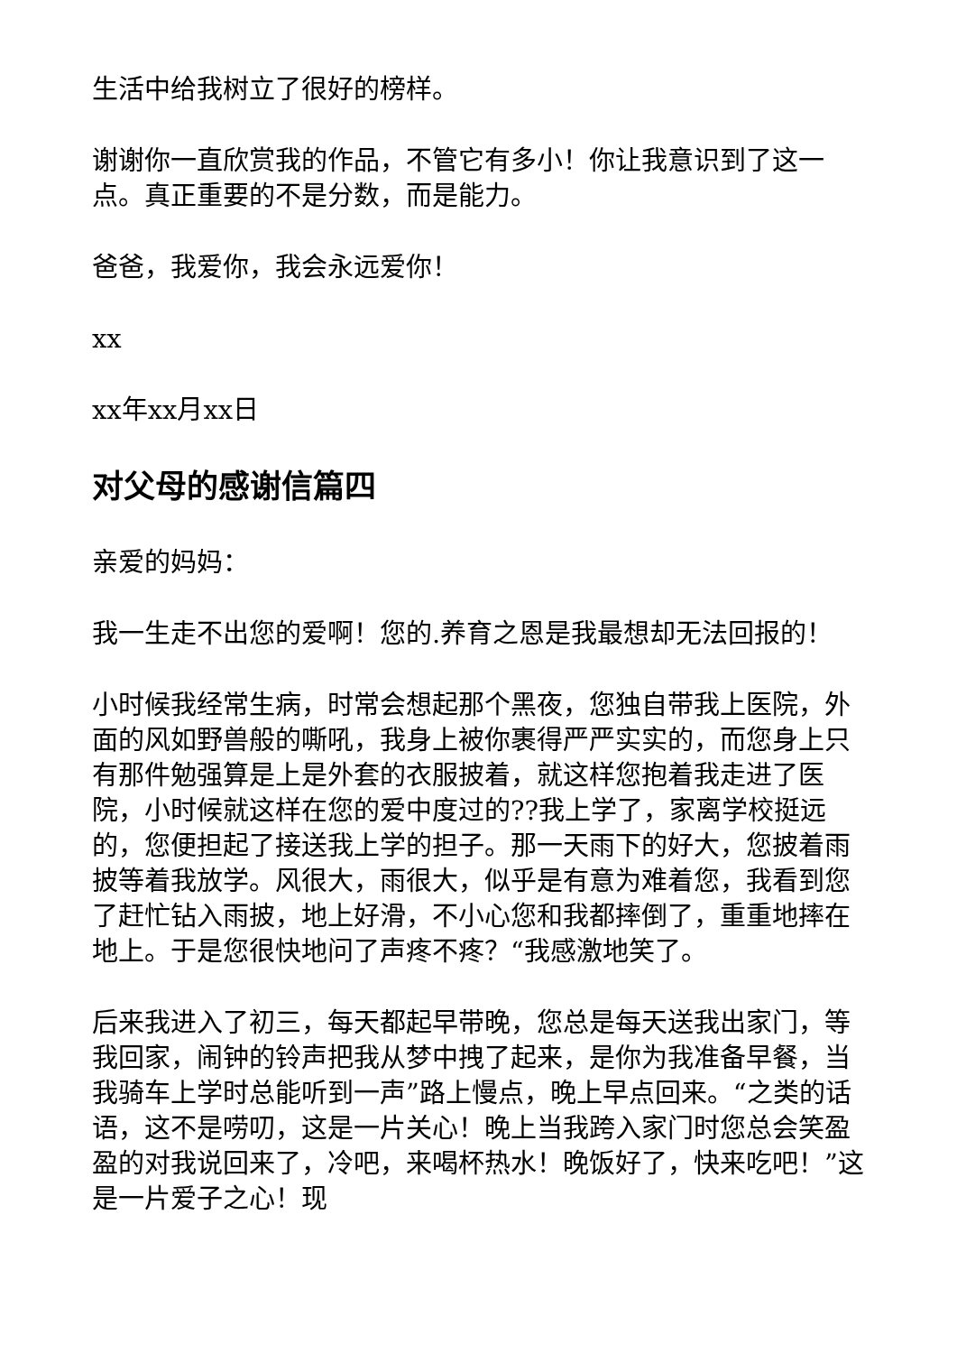生活中给我树立了很好的榜样。
谢谢你一直欣赏我的作品，不管它有多小！你让我意识到了这一点。真正重要的不是分数，而是能力。
爸爸，我爱你，我会永远爱你！
xx
xx年xx月xx日
对父母的感谢信篇四
亲爱的妈妈：
我一生走不出您的爱啊！您的.养育之恩是我最想却无法回报的！
小时候我经常生病，时常会想起那个黑夜，您独自带我上医院，外面的风如野兽般的嘶吼，我身上被你裹得严严实实的，而您身上只有那件勉强算是上是外套的衣服披着，就这样您抱着我走进了医院，小时候就这样在您的爱中度过的??我上学了，家离学校挺远的，您便担起了接送我上学的担子。那一天雨下的好大，您披着雨披等着我放学。风很大，雨很大，似乎是有意为难着您，我看到您了赶忙钻入雨披，地上好滑，不小心您和我都摔倒了，重重地摔在地上。于是您很快地问了声疼不疼？“我感激地笑了。
后来我进入了初三，每天都起早带晚，您总是每天送我出家门，等我回家，闹钟的铃声把我从梦中拽了起来，是你为我准备早餐，当我骑车上学时总能听到一声”路上慢点，晚上早点回来。“之类的话语，这不是唠叨，这是一片关心！晚上当我跨入家门时您总会笑盈盈的对我说回来了，冷吧，来喝杯热水！晚饭好了，快来吃吧！”这是一片爱子之心！现